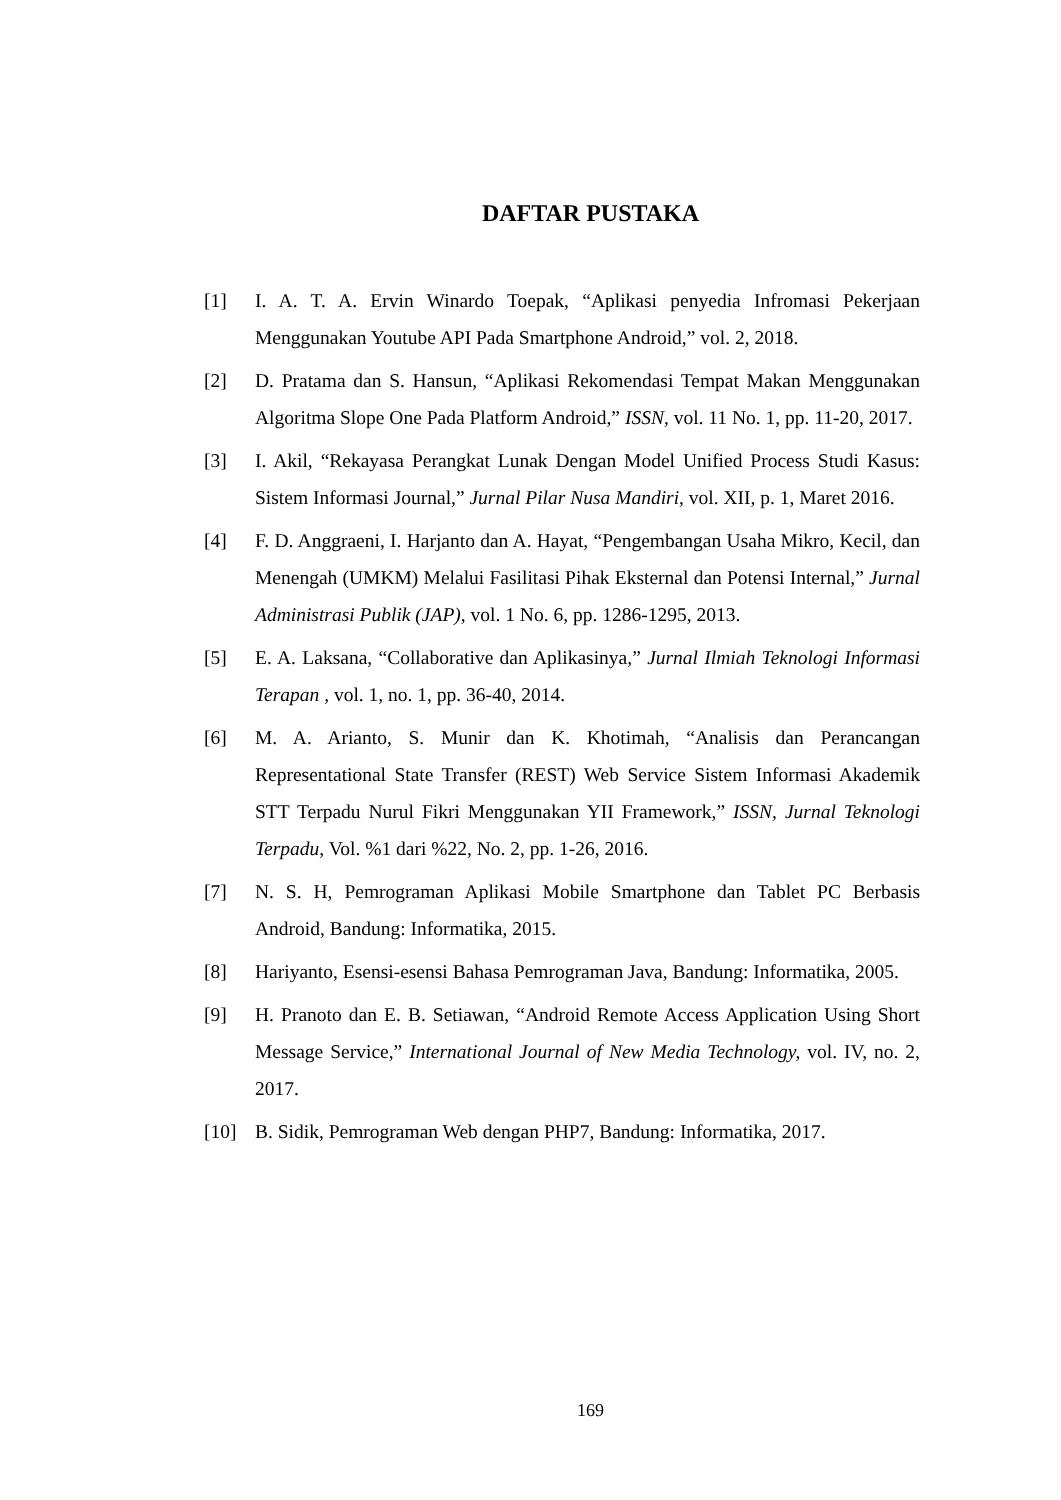DAFTAR PUSTAKA
[1] I. A. T. A. Ervin Winardo Toepak, “Aplikasi penyedia Infromasi Pekerjaan Menggunakan Youtube API Pada Smartphone Android,” vol. 2, 2018.
[2] D. Pratama dan S. Hansun, “Aplikasi Rekomendasi Tempat Makan Menggunakan Algoritma Slope One Pada Platform Android,” ISSN, vol. 11 No. 1, pp. 11-20, 2017.
[3] I. Akil, “Rekayasa Perangkat Lunak Dengan Model Unified Process Studi Kasus: Sistem Informasi Journal,” Jurnal Pilar Nusa Mandiri, vol. XII, p. 1, Maret 2016.
[4] F. D. Anggraeni, I. Harjanto dan A. Hayat, “Pengembangan Usaha Mikro, Kecil, dan Menengah (UMKM) Melalui Fasilitasi Pihak Eksternal dan Potensi Internal,” Jurnal Administrasi Publik (JAP), vol. 1 No. 6, pp. 1286-1295, 2013.
[5] E. A. Laksana, “Collaborative dan Aplikasinya,” Jurnal Ilmiah Teknologi Informasi Terapan , vol. 1, no. 1, pp. 36-40, 2014.
[6] M. A. Arianto, S. Munir dan K. Khotimah, “Analisis dan Perancangan Representational State Transfer (REST) Web Service Sistem Informasi Akademik STT Terpadu Nurul Fikri Menggunakan YII Framework,” ISSN, Jurnal Teknologi Terpadu, Vol. %1 dari %22, No. 2, pp. 1-26, 2016.
[7] N. S. H, Pemrograman Aplikasi Mobile Smartphone dan Tablet PC Berbasis Android, Bandung: Informatika, 2015.
[8] Hariyanto, Esensi-esensi Bahasa Pemrograman Java, Bandung: Informatika, 2005.
[9] H. Pranoto dan E. B. Setiawan, “Android Remote Access Application Using Short Message Service,” International Journal of New Media Technology, vol. IV, no. 2, 2017.
[10] B. Sidik, Pemrograman Web dengan PHP7, Bandung: Informatika, 2017.
169